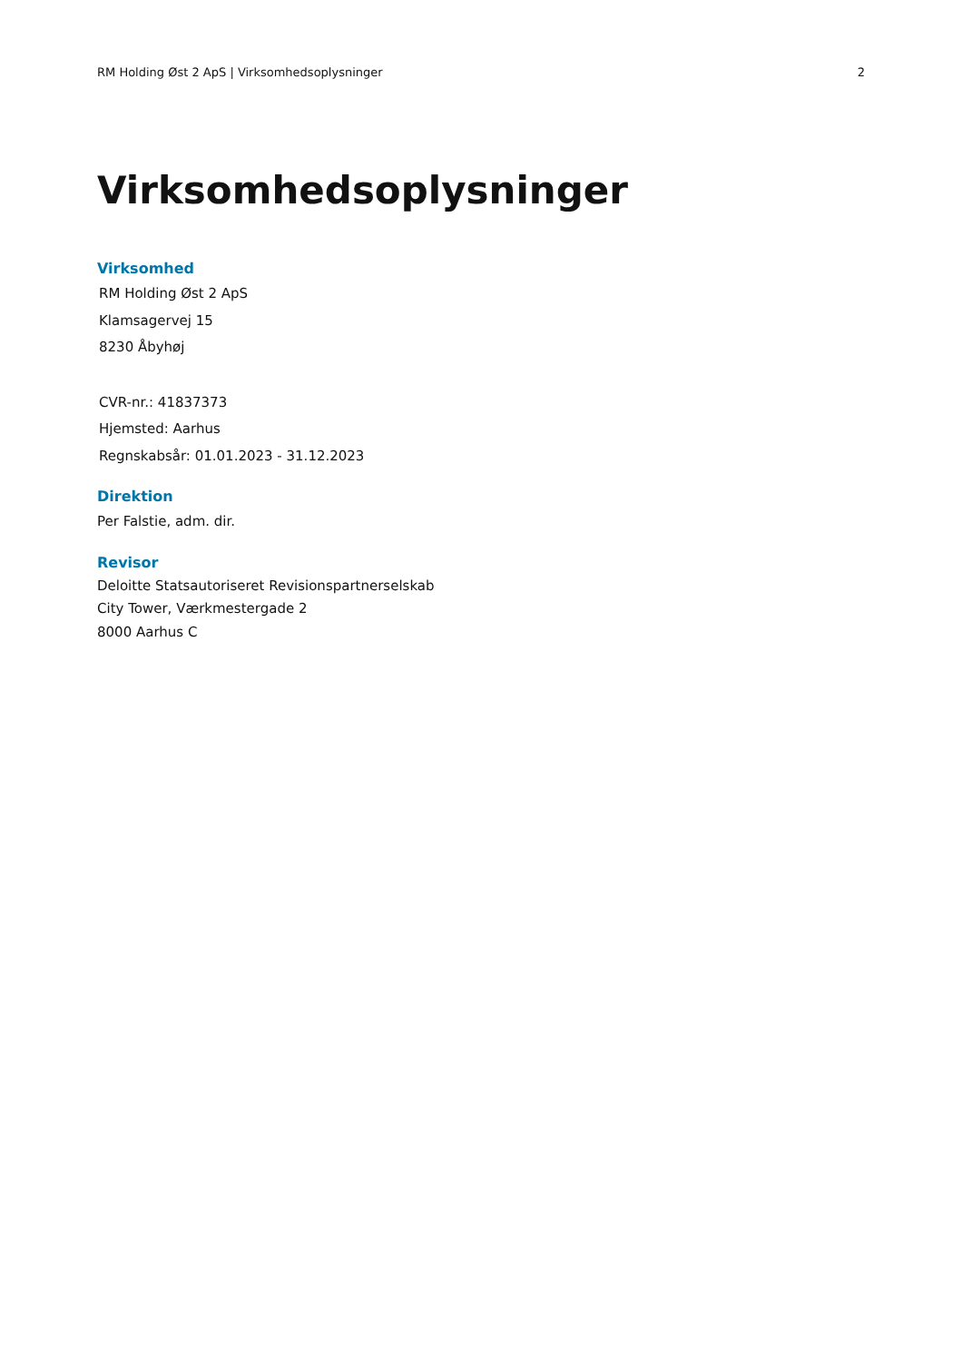RM Holding Øst 2 ApS | Virksomhedsoplysninger 2
Virksomhedsoplysninger
Virksomhed
RM Holding Øst 2 ApS
Klamsagervej 15
8230 Åbyhøj
CVR-nr.: 41837373
Hjemsted: Aarhus
Regnskabsår: 01.01.2023 - 31.12.2023
Direktion
Per Falstie, adm. dir.
Revisor
Deloitte Statsautoriseret Revisionspartnerselskab
City Tower, Værkmestergade 2
8000 Aarhus C